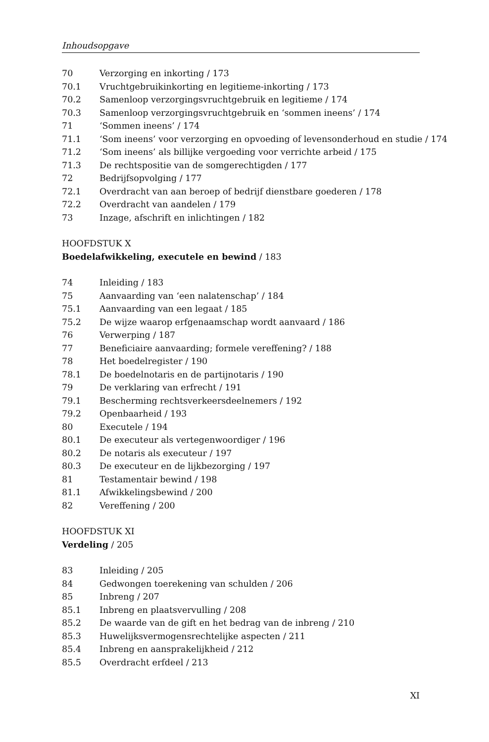Inhoudsopgave
70 Verzorging en inkorting / 173
70.1 Vruchtgebruikinkorting en legitieme-inkorting / 173
70.2 Samenloop verzorgingsvruchtgebruik en legitieme / 174
70.3 Samenloop verzorgingsvruchtgebruik en ‘sommen ineens’ / 174
71 ‘Sommen ineens’ / 174
71.1 ‘Som ineens’ voor verzorging en opvoeding of levensonderhoud en studie / 174
71.2 ‘Som ineens’ als billijke vergoeding voor verrichte arbeid / 175
71.3 De rechtspositie van de somgerechtigden / 177
72 Bedrijfsopvolging / 177
72.1 Overdracht van aan beroep of bedrijf dienstbare goederen / 178
72.2 Overdracht van aandelen / 179
73 Inzage, afschrift en inlichtingen / 182
HOOFDSTUK X
Boedelafwikkeling, executele en bewind / 183
74 Inleiding / 183
75 Aanvaarding van ‘een nalatenschap’ / 184
75.1 Aanvaarding van een legaat / 185
75.2 De wijze waarop erfgenaamschap wordt aanvaard / 186
76 Verwerping / 187
77 Beneficiaire aanvaarding; formele vereffening? / 188
78 Het boedelregister / 190
78.1 De boedelnotaris en de partijnotaris / 190
79 De verklaring van erfrecht / 191
79.1 Bescherming rechtsverkeersdeelnemers / 192
79.2 Openbaarheid / 193
80 Executele / 194
80.1 De executeur als vertegenwoordiger / 196
80.2 De notaris als executeur / 197
80.3 De executeur en de lijkbezorging / 197
81 Testamentair bewind / 198
81.1 Afwikkelingsbewind / 200
82 Vereffening / 200
HOOFDSTUK XI
Verdeling / 205
83 Inleiding / 205
84 Gedwongen toerekening van schulden / 206
85 Inbreng / 207
85.1 Inbreng en plaatsvervulling / 208
85.2 De waarde van de gift en het bedrag van de inbreng / 210
85.3 Huwelijksvermogensrechtelijke aspecten / 211
85.4 Inbreng en aansprakelijkheid / 212
85.5 Overdracht erfdeel / 213
XI